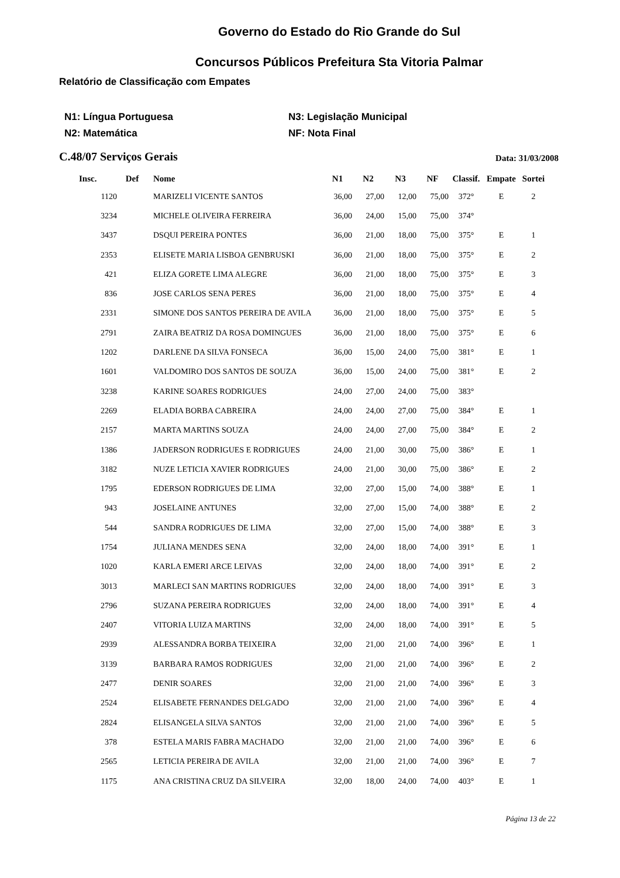Governo do Estado do Rio Grande do Sul
Concursos Públicos Prefeitura Sta Vitoria Palmar
Relatório de Classificação com Empates
N1: Língua Portuguesa
N3: Legislação Municipal
N2: Matemática
NF: Nota Final
C.48/07 Serviços Gerais Data: 31/03/2008
| Insc. | Def | Nome | N1 | N2 | N3 | NF | Classif. | Empate | Sortei |
| --- | --- | --- | --- | --- | --- | --- | --- | --- | --- |
| 1120 | | MARIZELI VICENTE SANTOS | 36,00 | 27,00 | 12,00 | 75,00 | 372° | E | 2 |
| 3234 | | MICHELE OLIVEIRA FERREIRA | 36,00 | 24,00 | 15,00 | 75,00 | 374° | | |
| 3437 | | DSQUI PEREIRA PONTES | 36,00 | 21,00 | 18,00 | 75,00 | 375° | E | 1 |
| 2353 | | ELISETE MARIA LISBOA GENBRUSKI | 36,00 | 21,00 | 18,00 | 75,00 | 375° | E | 2 |
| 421 | | ELIZA GORETE LIMA ALEGRE | 36,00 | 21,00 | 18,00 | 75,00 | 375° | E | 3 |
| 836 | | JOSE CARLOS SENA PERES | 36,00 | 21,00 | 18,00 | 75,00 | 375° | E | 4 |
| 2331 | | SIMONE DOS SANTOS PEREIRA DE AVILA | 36,00 | 21,00 | 18,00 | 75,00 | 375° | E | 5 |
| 2791 | | ZAIRA BEATRIZ DA ROSA DOMINGUES | 36,00 | 21,00 | 18,00 | 75,00 | 375° | E | 6 |
| 1202 | | DARLENE DA SILVA FONSECA | 36,00 | 15,00 | 24,00 | 75,00 | 381° | E | 1 |
| 1601 | | VALDOMIRO DOS SANTOS DE SOUZA | 36,00 | 15,00 | 24,00 | 75,00 | 381° | E | 2 |
| 3238 | | KARINE SOARES RODRIGUES | 24,00 | 27,00 | 24,00 | 75,00 | 383° | | |
| 2269 | | ELADIA BORBA CABREIRA | 24,00 | 24,00 | 27,00 | 75,00 | 384° | E | 1 |
| 2157 | | MARTA MARTINS SOUZA | 24,00 | 24,00 | 27,00 | 75,00 | 384° | E | 2 |
| 1386 | | JADERSON RODRIGUES E RODRIGUES | 24,00 | 21,00 | 30,00 | 75,00 | 386° | E | 1 |
| 3182 | | NUZE LETICIA XAVIER RODRIGUES | 24,00 | 21,00 | 30,00 | 75,00 | 386° | E | 2 |
| 1795 | | EDERSON RODRIGUES DE LIMA | 32,00 | 27,00 | 15,00 | 74,00 | 388° | E | 1 |
| 943 | | JOSELAINE ANTUNES | 32,00 | 27,00 | 15,00 | 74,00 | 388° | E | 2 |
| 544 | | SANDRA RODRIGUES DE LIMA | 32,00 | 27,00 | 15,00 | 74,00 | 388° | E | 3 |
| 1754 | | JULIANA MENDES SENA | 32,00 | 24,00 | 18,00 | 74,00 | 391° | E | 1 |
| 1020 | | KARLA EMERI ARCE LEIVAS | 32,00 | 24,00 | 18,00 | 74,00 | 391° | E | 2 |
| 3013 | | MARLECI SAN MARTINS RODRIGUES | 32,00 | 24,00 | 18,00 | 74,00 | 391° | E | 3 |
| 2796 | | SUZANA PEREIRA RODRIGUES | 32,00 | 24,00 | 18,00 | 74,00 | 391° | E | 4 |
| 2407 | | VITORIA LUIZA MARTINS | 32,00 | 24,00 | 18,00 | 74,00 | 391° | E | 5 |
| 2939 | | ALESSANDRA BORBA TEIXEIRA | 32,00 | 21,00 | 21,00 | 74,00 | 396° | E | 1 |
| 3139 | | BARBARA RAMOS RODRIGUES | 32,00 | 21,00 | 21,00 | 74,00 | 396° | E | 2 |
| 2477 | | DENIR SOARES | 32,00 | 21,00 | 21,00 | 74,00 | 396° | E | 3 |
| 2524 | | ELISABETE FERNANDES DELGADO | 32,00 | 21,00 | 21,00 | 74,00 | 396° | E | 4 |
| 2824 | | ELISANGELA SILVA SANTOS | 32,00 | 21,00 | 21,00 | 74,00 | 396° | E | 5 |
| 378 | | ESTELA MARIS FABRA MACHADO | 32,00 | 21,00 | 21,00 | 74,00 | 396° | E | 6 |
| 2565 | | LETICIA PEREIRA DE AVILA | 32,00 | 21,00 | 21,00 | 74,00 | 396° | E | 7 |
| 1175 | | ANA CRISTINA CRUZ DA SILVEIRA | 32,00 | 18,00 | 24,00 | 74,00 | 403° | E | 1 |
Página 13 de 22